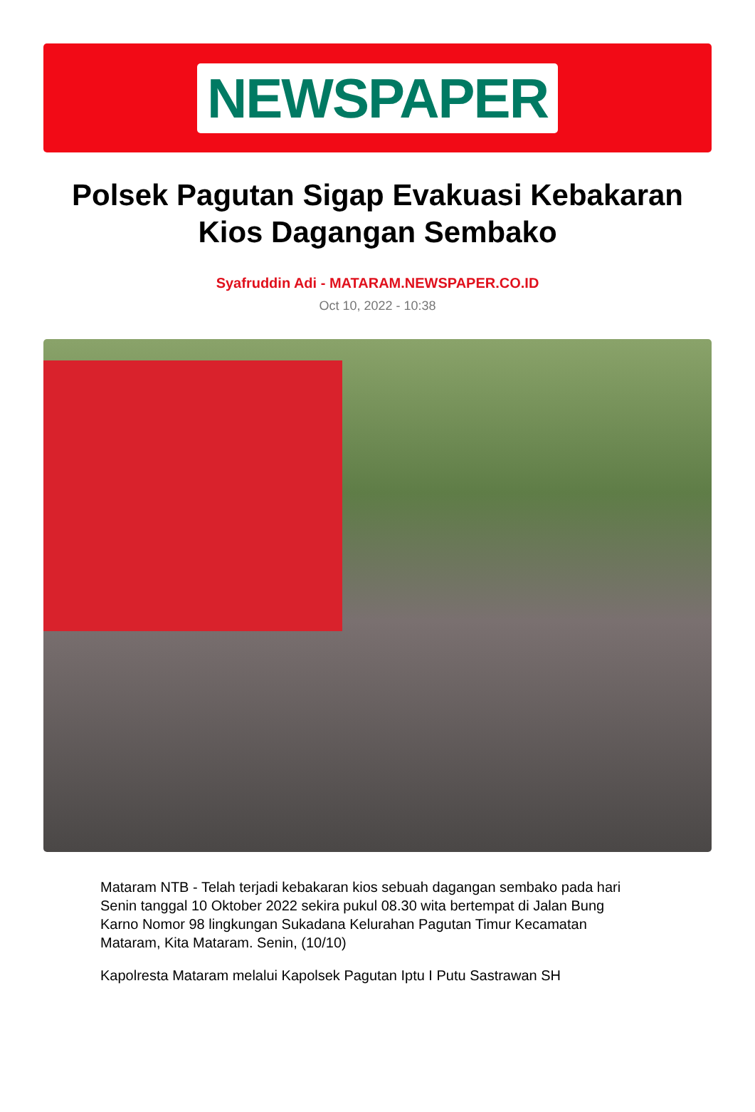NEWSPAPER
Polsek Pagutan Sigap Evakuasi Kebakaran Kios Dagangan Sembako
Syafruddin Adi - MATARAM.NEWSPAPER.CO.ID
Oct 10, 2022 - 10:38
Mataram NTB - Telah terjadi kebakaran kios sebuah dagangan sembako pada hari Senin tanggal 10 Oktober 2022 sekira pukul 08.30 wita bertempat di Jalan Bung Karno Nomor 98 lingkungan Sukadana Kelurahan Pagutan Timur Kecamatan Mataram, Kita Mataram. Senin, (10/10)
Kapolresta Mataram melalui Kapolsek Pagutan Iptu I Putu Sastrawan SH